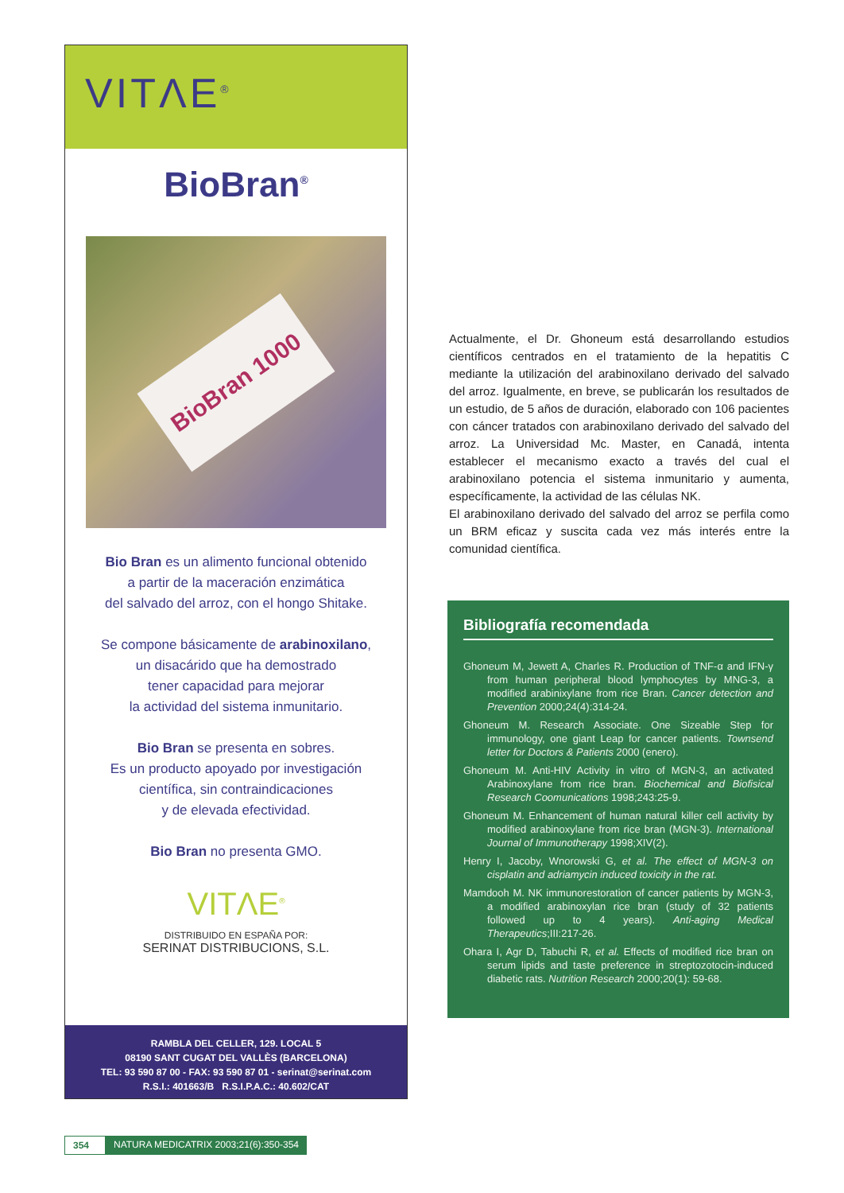VITΛE<sup>®</sup>
BioBran<sup>®</sup>
BioBran 1000
Bio Bran es un alimento funcional obtenido
a partir de la maceración enzimática
del salvado del arroz, con el hongo Shitake.
Se compone básicamente de arabinoxilano,
un disacárido que ha demostrado
tener capacidad para mejorar
la actividad del sistema inmunitario.
Bio Bran se presenta en sobres.
Es un producto apoyado por investigación
científica, sin contraindicaciones
y de elevada efectividad.
Bio Bran no presenta GMO.
VITΛE<sup>®</sup>
DISTRIBUIDO EN ESPAÑA POR:
SERINAT DISTRIBUCIONS, S.L.
RAMBLA DEL CELLER, 129. LOCAL 5
08190 SANT CUGAT DEL VALLÈS (BARCELONA)
TEL: 93 590 87 00 - FAX: 93 590 87 01 - serinat@serinat.com
R.S.I.: 401663/B R.S.I.P.A.C.: 40.602/CAT
Actualmente, el Dr. Ghoneum está desarrollando estudios científicos centrados en el tratamiento de la hepatitis C mediante la utilización del arabinoxilano derivado del salvado del arroz. Igualmente, en breve, se publicarán los resultados de un estudio, de 5 años de duración, elaborado con 106 pacientes con cáncer tratados con arabinoxilano derivado del salvado del arroz. La Universidad Mc. Master, en Canadá, intenta establecer el mecanismo exacto a través del cual el arabinoxilano potencia el sistema inmunitario y aumenta, específicamente, la actividad de las células NK.
El arabinoxilano derivado del salvado del arroz se perfila como un BRM eficaz y suscita cada vez más interés entre la comunidad científica.
Bibliografía recomendada
Ghoneum M, Jewett A, Charles R. Production of TNF-α and IFN-γ from human peripheral blood lymphocytes by MNG-3, a modified arabinixylane from rice Bran. Cancer detection and Prevention 2000;24(4):314-24.
Ghoneum M. Research Associate. One Sizeable Step for immunology, one giant Leap for cancer patients. Townsend letter for Doctors & Patients 2000 (enero).
Ghoneum M. Anti-HIV Activity in vitro of MGN-3, an activated Arabinoxylane from rice bran. Biochemical and Biofisical Research Coomunications 1998;243:25-9.
Ghoneum M. Enhancement of human natural killer cell activity by modified arabinoxylane from rice bran (MGN-3). International Journal of Immunotherapy 1998;XIV(2).
Henry I, Jacoby, Wnorowski G, et al. The effect of MGN-3 on cisplatin and adriamycin induced toxicity in the rat.
Mamdooh M. NK immunorestoration of cancer patients by MGN-3, a modified arabinoxylan rice bran (study of 32 patients followed up to 4 years). Anti-aging Medical Therapeutics;III:217-26.
Ohara I, Agr D, Tabuchi R, et al. Effects of modified rice bran on serum lipids and taste preference in streptozotocin-induced diabetic rats. Nutrition Research 2000;20(1): 59-68.
354 NATURA MEDICATRIX 2003;21(6):350-354